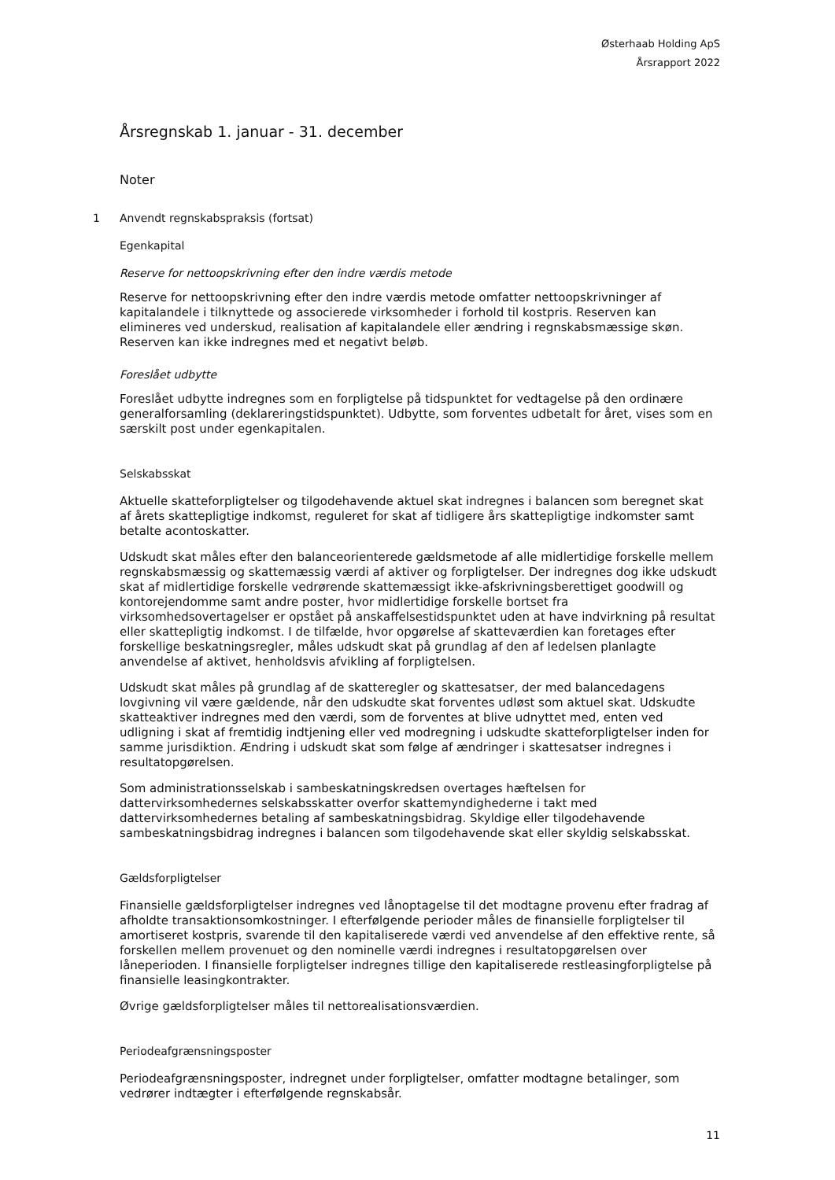Østerhaab Holding ApS
Årsrapport 2022
Årsregnskab 1. januar - 31. december
Noter
1 Anvendt regnskabspraksis (fortsat)
Egenkapital
Reserve for nettoopskrivning efter den indre værdis metode
Reserve for nettoopskrivning efter den indre værdis metode omfatter nettoopskrivninger af kapitalandele i tilknyttede og associerede virksomheder i forhold til kostpris. Reserven kan elimineres ved underskud, realisation af kapitalandele eller ændring i regnskabsmæssige skøn. Reserven kan ikke indregnes med et negativt beløb.
Foreslået udbytte
Foreslået udbytte indregnes som en forpligtelse på tidspunktet for vedtagelse på den ordinære generalforsamling (deklareringstidspunktet). Udbytte, som forventes udbetalt for året, vises som en særskilt post under egenkapitalen.
Selskabsskat
Aktuelle skatteforpligtelser og tilgodehavende aktuel skat indregnes i balancen som beregnet skat af årets skattepligtige indkomst, reguleret for skat af tidligere års skattepligtige indkomster samt betalte acontoskatter.
Udskudt skat måles efter den balanceorienterede gældsmetode af alle midlertidige forskelle mellem regnskabsmæssig og skattemæssig værdi af aktiver og forpligtelser. Der indregnes dog ikke udskudt skat af midlertidige forskelle vedrørende skattemæssigt ikke-afskrivningsberettiget goodwill og kontorejendomme samt andre poster, hvor midlertidige forskelle bortset fra virksomhedsovertagelser er opstået på anskaffelsestidspunktet uden at have indvirkning på resultat eller skattepligtig indkomst. I de tilfælde, hvor opgørelse af skatteværdien kan foretages efter forskellige beskatningsregler, måles udskudt skat på grundlag af den af ledelsen planlagte anvendelse af aktivet, henholdsvis afvikling af forpligtelsen.
Udskudt skat måles på grundlag af de skatteregler og skattesatser, der med balancedagens lovgivning vil være gældende, når den udskudte skat forventes udløst som aktuel skat. Udskudte skatteaktiver indregnes med den værdi, som de forventes at blive udnyttet med, enten ved udligning i skat af fremtidig indtjening eller ved modregning i udskudte skatteforpligtelser inden for samme jurisdiktion. Ændring i udskudt skat som følge af ændringer i skattesatser indregnes i resultatopgørelsen.
Som administrationsselskab i sambeskatningskredsen overtages hæftelsen for dattervirksomhedernes selskabsskatter overfor skattemyndighederne i takt med dattervirksomhedernes betaling af sambeskatningsbidrag. Skyldige eller tilgodehavende sambeskatningsbidrag indregnes i balancen som tilgodehavende skat eller skyldig selskabsskat.
Gældsforpligtelser
Finansielle gældsforpligtelser indregnes ved lånoptagelse til det modtagne provenu efter fradrag af afholdte transaktionsomkostninger. I efterfølgende perioder måles de finansielle forpligtelser til amortiseret kostpris, svarende til den kapitaliserede værdi ved anvendelse af den effektive rente, så forskellen mellem provenuet og den nominelle værdi indregnes i resultatopgørelsen over låneperioden. I finansielle forpligtelser indregnes tillige den kapitaliserede restleasingforpligtelse på finansielle leasingkontrakter.
Øvrige gældsforpligtelser måles til nettorealisationsværdien.
Periodeafgrænsningsposter
Periodeafgrænsningsposter, indregnet under forpligtelser, omfatter modtagne betalinger, som vedrører indtægter i efterfølgende regnskabsår.
11